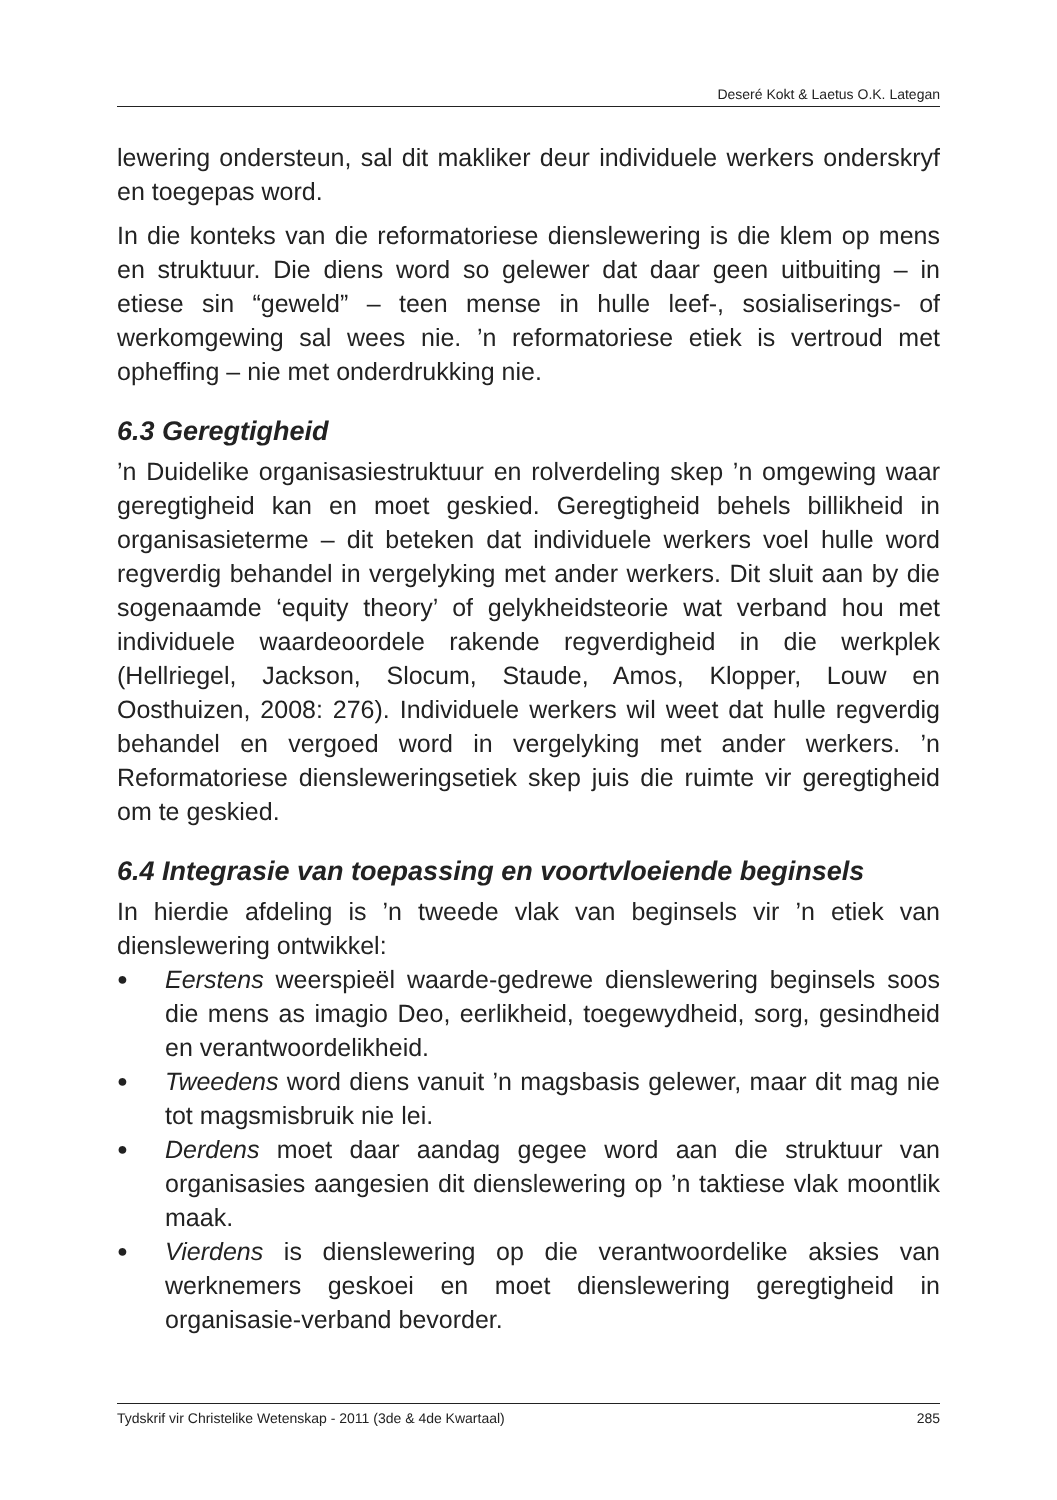Deseré Kokt & Laetus O.K. Lategan
lewering ondersteun, sal dit makliker deur individuele werkers onderskryf en toegepas word.
In die konteks van die reformatoriese dienslewering is die klem op mens en struktuur. Die diens word so gelewer dat daar geen uitbuiting – in etiese sin “geweld” – teen mense in hulle leef-, sosialiserings- of werkomgewing sal wees nie. ’n reformatoriese etiek is vertroud met opheffing – nie met onderdrukking nie.
6.3 Geregtigheid
’n Duidelike organisasiestruktuur en rolverdeling skep ’n omgewing waar geregtigheid kan en moet geskied. Geregtigheid behels billikheid in organisasieterme – dit beteken dat individuele werkers voel hulle word regverdig behandel in vergelyking met ander werkers. Dit sluit aan by die sogenaamde ‘equity theory’ of gelykheidsteorie wat verband hou met individuele waardeoordele rakende regverdigheid in die werkplek (Hellriegel, Jackson, Slocum, Staude, Amos, Klopper, Louw en Oosthuizen, 2008: 276). Individuele werkers wil weet dat hulle regverdig behandel en vergoed word in vergelyking met ander werkers. ’n Reformatoriese diensleweringsetiek skep juis die ruimte vir geregtigheid om te geskied.
6.4 Integrasie van toepassing en voortvloeiende beginsels
In hierdie afdeling is ’n tweede vlak van beginsels vir ’n etiek van dienslewering ontwikkel:
● Eerstens weerspieël waarde-gedrewe dienslewering beginsels soos die mens as imagio Deo, eerlikheid, toegewydheid, sorg, gesindheid en verantwoordelikheid.
● Tweedens word diens vanuit ’n magsbasis gelewer, maar dit mag nie tot magsmisbruik nie lei.
● Derdens moet daar aandag gegee word aan die struktuur van organisasies aangesien dit dienslewering op ’n taktiese vlak moontlik maak.
● Vierdens is dienslewering op die verantwoordelike aksies van werknemers geskoei en moet dienslewering geregtigheid in organisasie-verband bevorder.
Tydskrif vir Christelike Wetenskap - 2011 (3de & 4de Kwartaal) 285